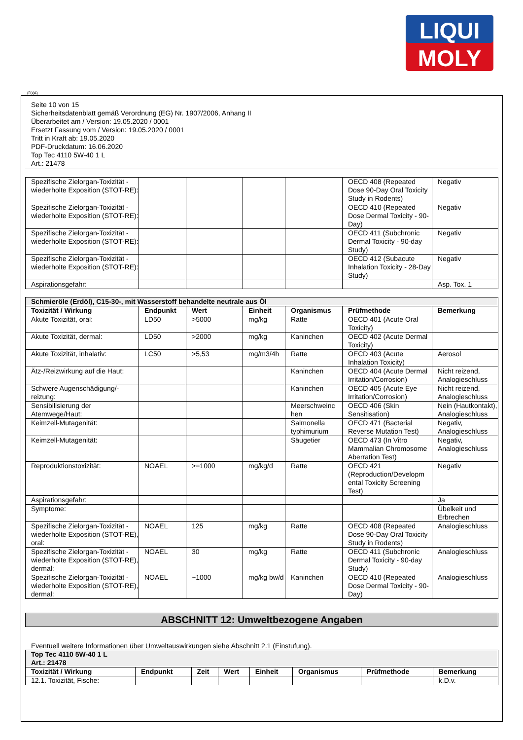LIQUI
MOLY
(D)(A)
Seite 10 von 15
Sicherheitsdatenblatt gemäß Verordnung (EG) Nr. 1907/2006, Anhang II
Überarbeitet am / Version: 19.05.2020 / 0001
Ersetzt Fassung vom / Version: 19.05.2020 / 0001
Tritt in Kraft ab: 19.05.2020
PDF-Druckdatum: 16.06.2020
Top Tec 4110 5W-40 1 L
Art.: 21478
| Spezifische Zielorgan-Toxizität - wiederholte Exposition (STOT-RE): | | | | | OECD 408 (Repeated Dose 90-Day Oral Toxicity Study in Rodents) | Negativ |
| Spezifische Zielorgan-Toxizität - wiederholte Exposition (STOT-RE): | | | | | OECD 410 (Repeated Dose Dermal Toxicity - 90-Day) | Negativ |
| Spezifische Zielorgan-Toxizität - wiederholte Exposition (STOT-RE): | | | | | OECD 411 (Subchronic Dermal Toxicity - 90-day Study) | Negativ |
| Spezifische Zielorgan-Toxizität - wiederholte Exposition (STOT-RE): | | | | | OECD 412 (Subacute Inhalation Toxicity - 28-Day Study) | Negativ |
| Aspirationsgefahr: | | | | | | Asp. Tox. 1 |
| Schmieröle (Erdöl), C15-30-, mit Wasserstoff behandelte neutrale aus Öl | | | | | | |
| Toxizität / Wirkung | Endpunkt | Wert | Einheit | Organismus | Prüfmethode | Bemerkung |
| Akute Toxizität, oral: | LD50 | >5000 | mg/kg | Ratte | OECD 401 (Acute Oral Toxicity) | |
| Akute Toxizität, dermal: | LD50 | >2000 | mg/kg | Kaninchen | OECD 402 (Acute Dermal Toxicity) | |
| Akute Toxizität, inhalativ: | LC50 | >5,53 | mg/m3/4h | Ratte | OECD 403 (Acute Inhalation Toxicity) | Aerosol |
| Ätz-/Reizwirkung auf die Haut: | | | | Kaninchen | OECD 404 (Acute Dermal Irritation/Corrosion) | Nicht reizend, Analogieschluss |
| Schwere Augenschädigung/-reizung: | | | | Kaninchen | OECD 405 (Acute Eye Irritation/Corrosion) | Nicht reizend, Analogieschluss |
| Sensibilisierung der Atemwege/Haut: | | | | Meerschweinc hen | OECD 406 (Skin Sensitisation) | Nein (Hautkontakt), Analogieschluss |
| Keimzell-Mutagenität: | | | | Salmonella typhimurium | OECD 471 (Bacterial Reverse Mutation Test) | Negativ, Analogieschluss |
| Keimzell-Mutagenität: | | | | Säugetier | OECD 473 (In Vitro Mammalian Chromosome Aberration Test) | Negativ, Analogieschluss |
| Reproduktionstoxizität: | NOAEL | >=1000 | mg/kg/d | Ratte | OECD 421 (Reproduction/Developm ental Toxicity Screening Test) | Negativ |
| Aspirationsgefahr: | | | | | | Ja |
| Symptome: | | | | | | Übelkeit und Erbrechen |
| Spezifische Zielorgan-Toxizität - wiederholte Exposition (STOT-RE), oral: | NOAEL | 125 | mg/kg | Ratte | OECD 408 (Repeated Dose 90-Day Oral Toxicity Study in Rodents) | Analogieschluss |
| Spezifische Zielorgan-Toxizität - wiederholte Exposition (STOT-RE), dermal: | NOAEL | 30 | mg/kg | Ratte | OECD 411 (Subchronic Dermal Toxicity - 90-day Study) | Analogieschluss |
| Spezifische Zielorgan-Toxizität - wiederholte Exposition (STOT-RE), dermal: | NOAEL | ~1000 | mg/kg bw/d | Kaninchen | OECD 410 (Repeated Dose Dermal Toxicity - 90-Day) | Analogieschluss |
ABSCHNITT 12: Umweltbezogene Angaben
Eventuell weitere Informationen über Umweltauswirkungen siehe Abschnitt 2.1 (Einstufung).
| Top Tec 4110 5W-40 1 L Art.: 21478 | | | | | | | |
| Toxizität / Wirkung | Endpunkt | Zeit | Wert | Einheit | Organismus | Prüfmethode | Bemerkung |
| 12.1. Toxizität, Fische: | | | | | | | k.D.v. |